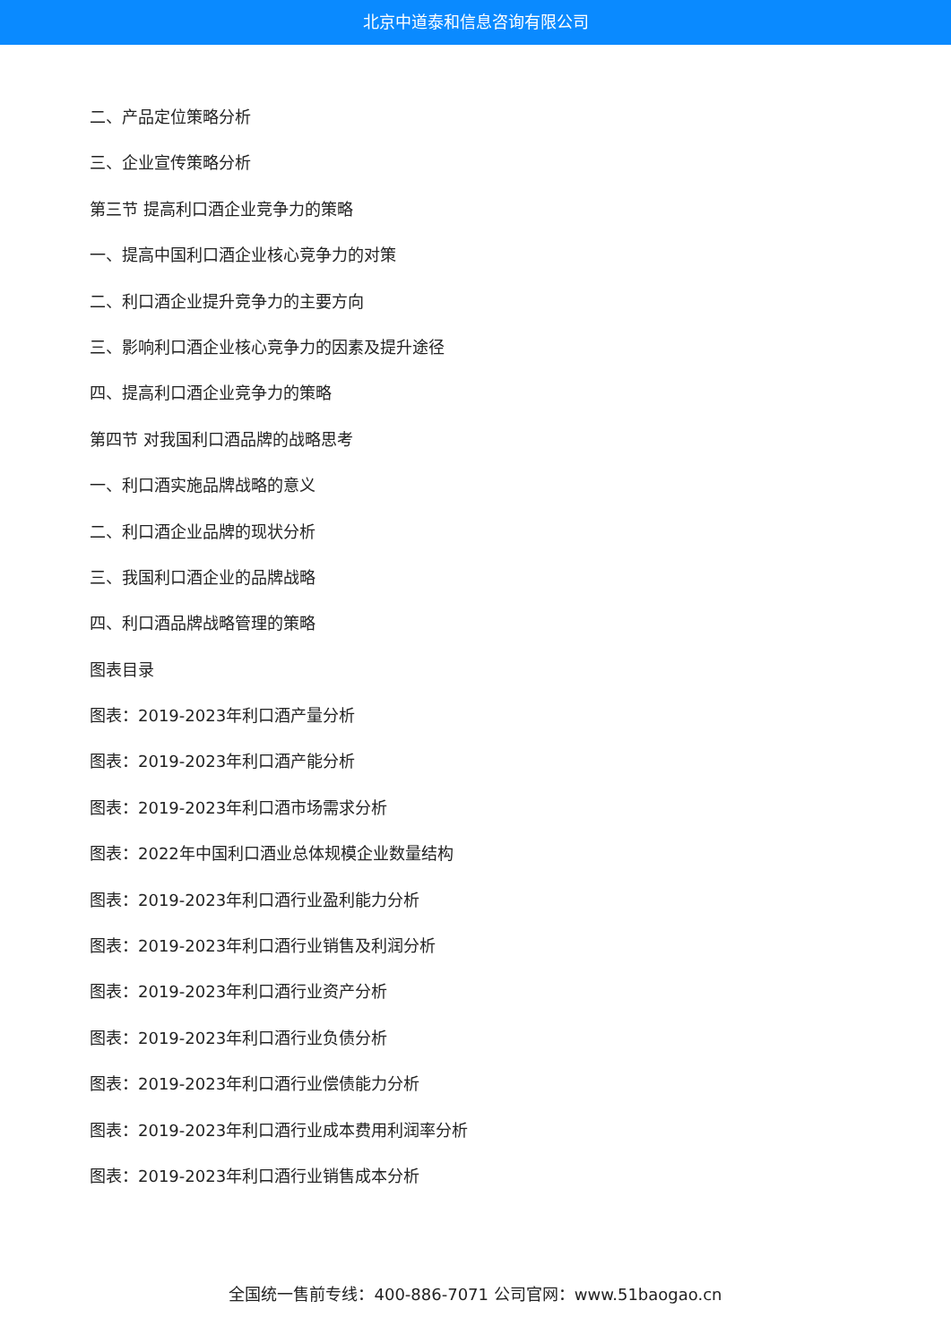北京中道泰和信息咨询有限公司
二、产品定位策略分析
三、企业宣传策略分析
第三节 提高利口酒企业竞争力的策略
一、提高中国利口酒企业核心竞争力的对策
二、利口酒企业提升竞争力的主要方向
三、影响利口酒企业核心竞争力的因素及提升途径
四、提高利口酒企业竞争力的策略
第四节 对我国利口酒品牌的战略思考
一、利口酒实施品牌战略的意义
二、利口酒企业品牌的现状分析
三、我国利口酒企业的品牌战略
四、利口酒品牌战略管理的策略
图表目录
图表：2019-2023年利口酒产量分析
图表：2019-2023年利口酒产能分析
图表：2019-2023年利口酒市场需求分析
图表：2022年中国利口酒业总体规模企业数量结构
图表：2019-2023年利口酒行业盈利能力分析
图表：2019-2023年利口酒行业销售及利润分析
图表：2019-2023年利口酒行业资产分析
图表：2019-2023年利口酒行业负债分析
图表：2019-2023年利口酒行业偿债能力分析
图表：2019-2023年利口酒行业成本费用利润率分析
图表：2019-2023年利口酒行业销售成本分析
全国统一售前专线：400-886-7071 公司官网：www.51baogao.cn